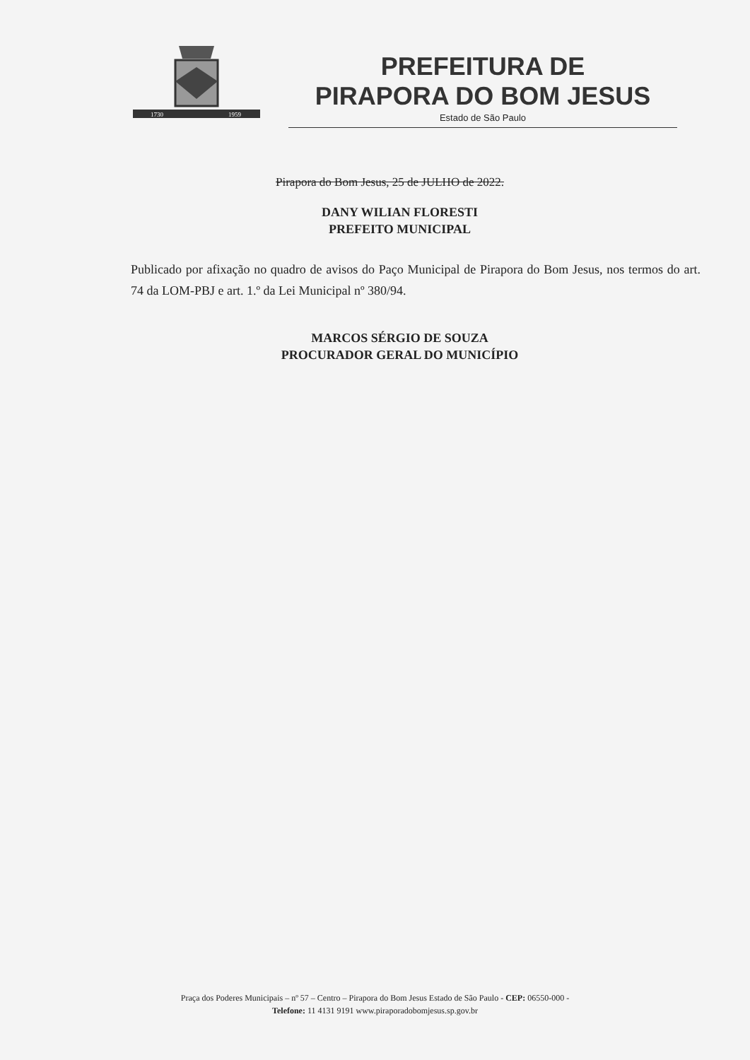1730
1959
PREFEITURA DE
PIRAPORA DO BOM JESUS
Estado de São Paulo
Pirapora do Bom Jesus, 25 de JULHO de 2022.
DANY WILIAN FLORESTI
PREFEITO MUNICIPAL
Publicado por afixação no quadro de avisos do Paço Municipal de Pirapora do Bom Jesus, nos termos do art. 74 da LOM-PBJ e art. 1.º da Lei Municipal nº 380/94.
MARCOS SÉRGIO DE SOUZA
PROCURADOR GERAL DO MUNICÍPIO
Praça dos Poderes Municipais – nº 57 – Centro – Pirapora do Bom Jesus Estado de São Paulo - CEP: 06550-000 -
Telefone: 11 4131 9191 www.piraporadobomjesus.sp.gov.br